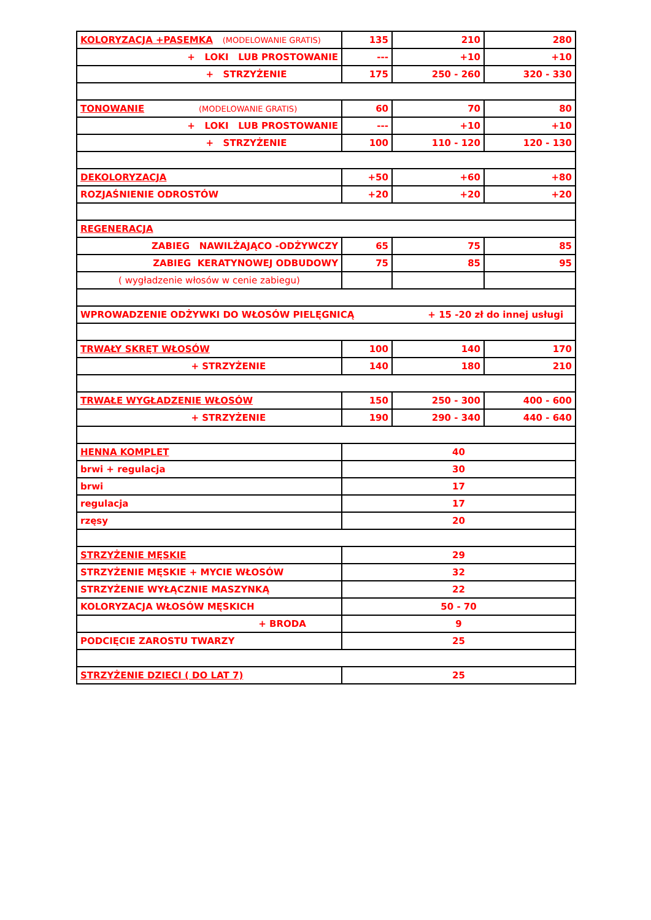| KOLORYZACJA +PASEMKA (MODELOWANIE GRATIS) | 135 | 210 | 280 |
| + LOKI LUB PROSTOWANIE | --- | +10 | +10 |
| + STRZYŻENIE | 175 | 250 - 260 | 320 - 330 |
| TONOWANIE (MODELOWANIE GRATIS) | 60 | 70 | 80 |
| + LOKI LUB PROSTOWANIE | --- | +10 | +10 |
| + STRZYŻENIE | 100 | 110 - 120 | 120 - 130 |
| DEKOLORYZACJA | +50 | +60 | +80 |
| ROZJAŚNIENIE ODROSTÓW | +20 | +20 | +20 |
| REGENERACJA | | | |
| ZABIEG NAWILŻAJĄCO -ODŻYWCZY | 65 | 75 | 85 |
| ZABIEG KERATYNOWEJ ODBUDOWY | 75 | 85 | 95 |
| ( wygładzenie włosów w cenie zabiegu) | | | |
| WPROWADZENIE ODŻYWKI DO WŁOSÓW PIELĘGNICĄ + 15 -20 zł do innej usługi | | | |
| TRWAŁY SKRĘT WŁOSÓW | 100 | 140 | 170 |
| + STRZYŻENIE | 140 | 180 | 210 |
| TRWAŁE WYGŁADZENIE WŁOSÓW | 150 | 250 - 300 | 400 - 600 |
| + STRZYŻENIE | 190 | 290 - 340 | 440 - 640 |
| HENNA KOMPLET | 40 | | |
| brwi + regulacja | 30 | | |
| brwi | 17 | | |
| regulacja | 17 | | |
| rzęsy | 20 | | |
| STRZYŻENIE MĘSKIE | 29 | | |
| STRZYŻENIE MĘSKIE + MYCIE WŁOSÓW | 32 | | |
| STRZYŻENIE WYŁĄCZNIE MASZYNKĄ | 22 | | |
| KOLORYZACJA WŁOSÓW MĘSKICH | 50 - 70 | | |
| + BRODA | 9 | | |
| PODCIĘCIE ZAROSTU TWARZY | 25 | | |
| STRZYŻENIE DZIECI ( DO LAT 7) | 25 | | |